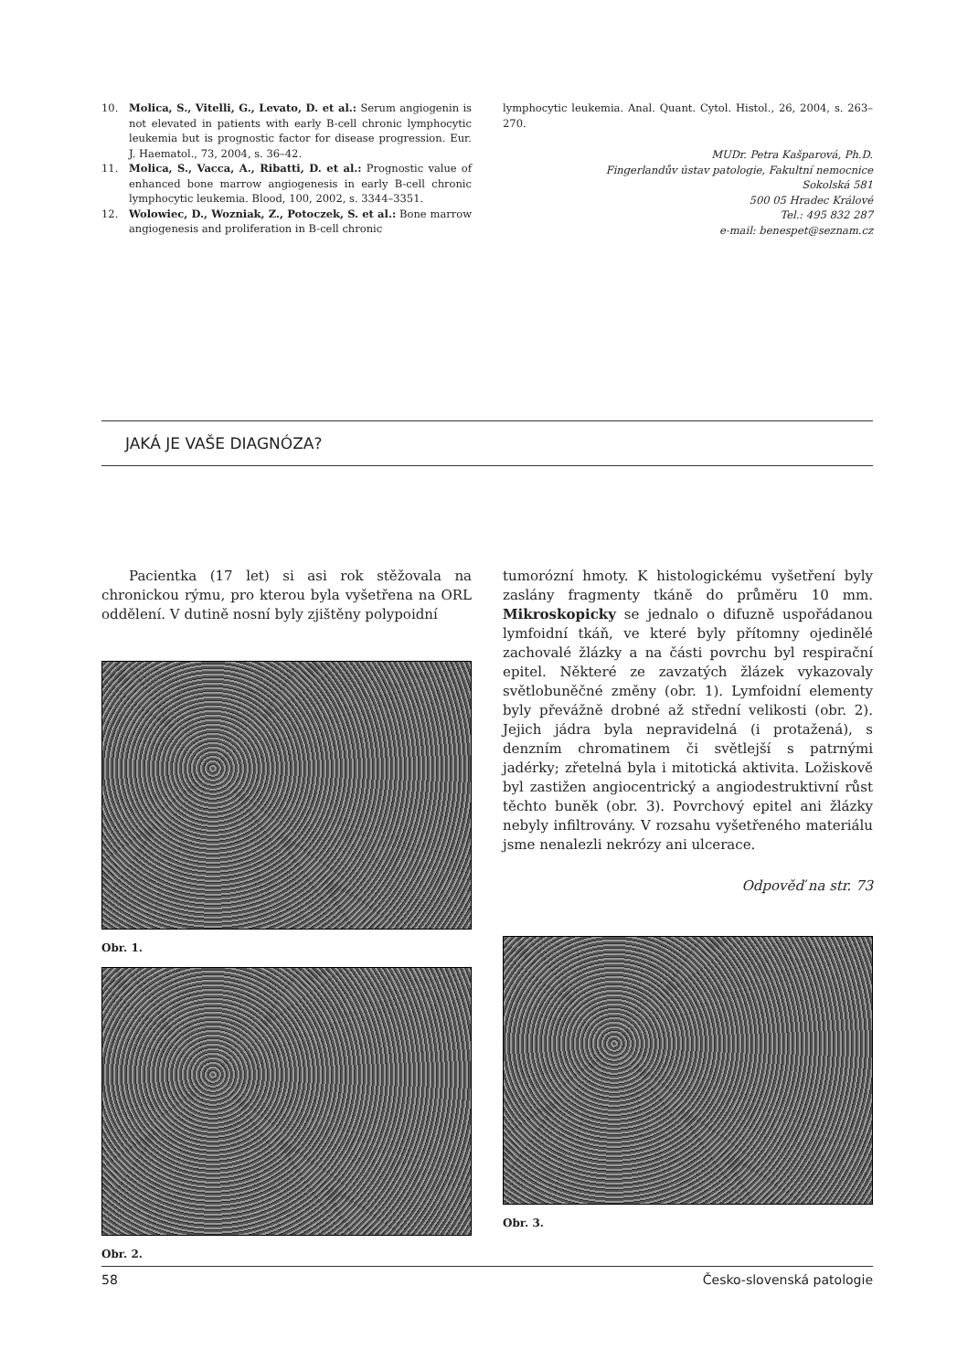10. Molica, S., Vitelli, G., Levato, D. et al.: Serum angiogenin is not elevated in patients with early B-cell chronic lymphocytic leukemia but is prognostic factor for disease progression. Eur. J. Haematol., 73, 2004, s. 36–42.
11. Molica, S., Vacca, A., Ribatti, D. et al.: Prognostic value of enhanced bone marrow angiogenesis in early B-cell chronic lymphocytic leukemia. Blood, 100, 2002, s. 3344–3351.
12. Wolowiec, D., Wozniak, Z., Potoczek, S. et al.: Bone marrow angiogenesis and proliferation in B-cell chronic
lymphocytic leukemia. Anal. Quant. Cytol. Histol., 26, 2004, s. 263–270.
MUDr. Petra Kašparová, Ph.D.
Fingerlandův ústav patologie, Fakultní nemocnice
Sokolská 581
500 05 Hradec Králové
Tel.: 495 832 287
e-mail: benespet@seznam.cz
JAKÁ JE VAŠE DIAGNÓZA?
Pacientka (17 let) si asi rok stěžovala na chronickou rýmu, pro kterou byla vyšetřena na ORL oddělení. V dutině nosní byly zjištěny polypoidní
Obr. 1.
Obr. 2.
tumorózní hmoty. K histologickému vyšetření byly zaslány fragmenty tkáně do průměru 10 mm. Mikroskopicky se jednalo o difuzně uspořádanou lymfoidní tkáň, ve které byly přítomny ojedinělé zachovalé žlázky a na části povrchu byl respirační epitel. Některé ze zavzatých žlázek vykazovaly světlobuněčné změny (obr. 1). Lymfoidní elementy byly převážně drobné až střední velikosti (obr. 2). Jejich jádra byla nepravidelná (i protažená), s denzním chromatinem či světlejší s patrnými jadérky; zřetelná byla i mitotická aktivita. Ložiskově byl zastižen angiocentrický a angiodestruktivní růst těchto buněk (obr. 3). Povrchový epitel ani žlázky nebyly infiltrovány. V rozsahu vyšetřeného materiálu jsme nenalezli nekrózy ani ulcerace.
Odpověď na str. 73
Obr. 3.
58 Česko-slovenská patologie